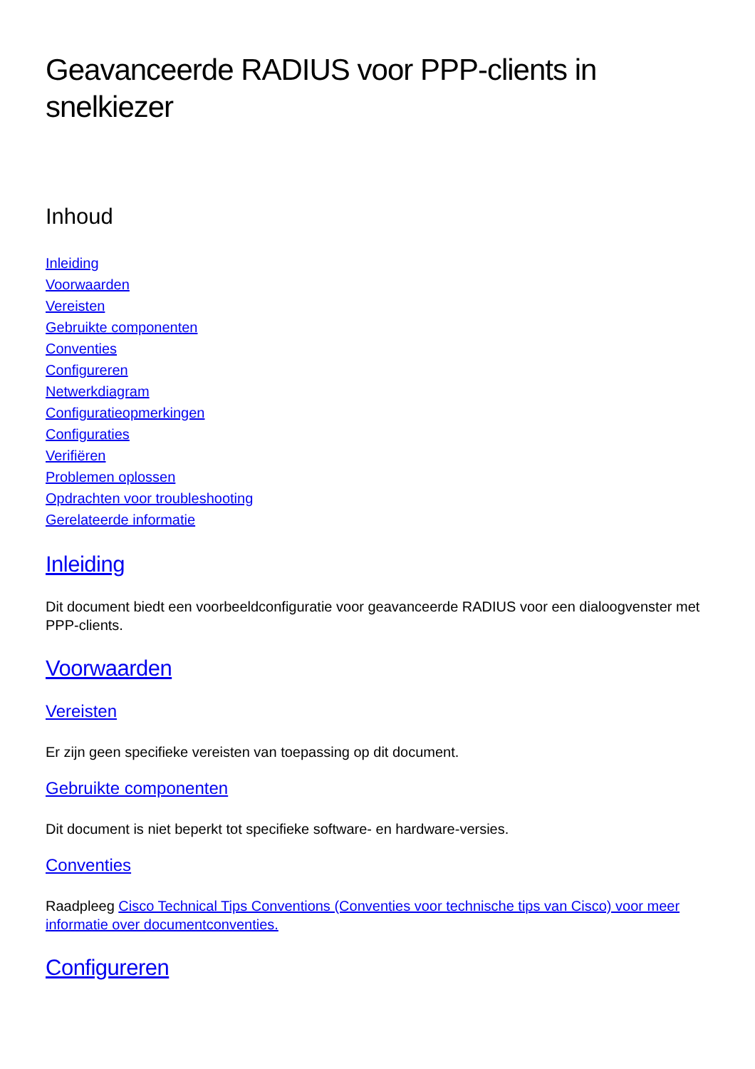Geavanceerde RADIUS voor PPP-clients in snelkiezer
Inhoud
Inleiding
Voorwaarden
Vereisten
Gebruikte componenten
Conventies
Configureren
Netwerkdiagram
Configuratieopmerkingen
Configuraties
Verifiëren
Problemen oplossen
Opdrachten voor troubleshooting
Gerelateerde informatie
Inleiding
Dit document biedt een voorbeeldconfiguratie voor geavanceerde RADIUS voor een dialoogvenster met PPP-clients.
Voorwaarden
Vereisten
Er zijn geen specifieke vereisten van toepassing op dit document.
Gebruikte componenten
Dit document is niet beperkt tot specifieke software- en hardware-versies.
Conventies
Raadpleeg Cisco Technical Tips Conventions (Conventies voor technische tips van Cisco) voor meer informatie over documentconventies.
Configureren